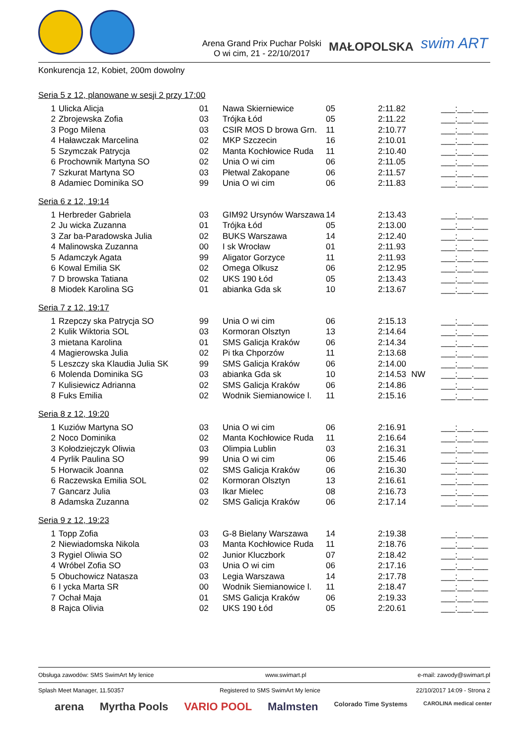Arena Grand Prix Puchar Polski
O wi cim, 21 - 22/10/2017
MAŁOPOLSKA swim ART
Konkurencja 12, Kobiet, 200m dowolny
Seria 5 z 12, planowane w sesji 2 przy 17:00
| 1 | Ulicka Alicja | 01 | Nawa Skierniewice | 05 | 2:11.82 | | ___:___.___ |
| 2 | Zbrojewska Zofia | 03 | Trójka Łód | 05 | 2:11.22 | | ___:___.___ |
| 3 | Pogo Milena | 03 | CSIR MOS D browa Grn. | 11 | 2:10.77 | | ___:___.___ |
| 4 | Haławczak Marcelina | 02 | MKP Szczecin | 16 | 2:10.01 | | ___:___.___ |
| 5 | Szymczak Patrycja | 02 | Manta Kochłowice Ruda | 11 | 2:10.40 | | ___:___.___ |
| 6 | Prochownik Martyna SO | 02 | Unia O wi cim | 06 | 2:11.05 | | ___:___.___ |
| 7 | Szkurat Martyna SO | 03 | Płetwal Zakopane | 06 | 2:11.57 | | ___:___.___ |
| 8 | Adamiec Dominika SO | 99 | Unia O wi cim | 06 | 2:11.83 | | ___:___.___ |
Seria 6 z 12, 19:14
| 1 | Herbreder Gabriela | 03 | GIM92 Ursynów Warszawa | 14 | 2:13.43 | | ___:___.___ |
| 2 | Ju wicka Zuzanna | 01 | Trójka Łód | 05 | 2:13.00 | | ___:___.___ |
| 3 | Zar ba-Paradowska Julia | 02 | BUKS Warszawa | 14 | 2:12.40 | | ___:___.___ |
| 4 | Malinowska Zuzanna | 00 | I sk Wrocław | 01 | 2:11.93 | | ___:___.___ |
| 5 | Adamczyk Agata | 99 | Aligator Gorzyce | 11 | 2:11.93 | | ___:___.___ |
| 6 | Kowal Emilia SK | 02 | Omega Olkusz | 06 | 2:12.95 | | ___:___.___ |
| 7 | D browska Tatiana | 02 | UKS 190 Łód | 05 | 2:13.43 | | ___:___.___ |
| 8 | Miodek Karolina SG | 01 | abianka Gda sk | 10 | 2:13.67 | | ___:___.___ |
Seria 7 z 12, 19:17
| 1 | Rzepczy ska Patrycja SO | 99 | Unia O wi cim | 06 | 2:15.13 | | ___:___.___ |
| 2 | Kulik Wiktoria SOL | 03 | Kormoran Olsztyn | 13 | 2:14.64 | | ___:___.___ |
| 3 | mietana Karolina | 01 | SMS Galicja Kraków | 06 | 2:14.34 | | ___:___.___ |
| 4 | Magierowska Julia | 02 | Pi tka Chporzów | 11 | 2:13.68 | | ___:___.___ |
| 5 | Leszczy ska Klaudia Julia SK | 99 | SMS Galicja Kraków | 06 | 2:14.00 | | ___:___.___ |
| 6 | Molenda Dominika SG | 03 | abianka Gda sk | 10 | 2:14.53 | NW | ___:___.___ |
| 7 | Kulisiewicz Adrianna | 02 | SMS Galicja Kraków | 06 | 2:14.86 | | ___:___.___ |
| 8 | Fuks Emilia | 02 | Wodnik Siemianowice l. | 11 | 2:15.16 | | ___:___.___ |
Seria 8 z 12, 19:20
| 1 | Kuziów Martyna SO | 03 | Unia O wi cim | 06 | 2:16.91 | | ___:___.___ |
| 2 | Noco Dominika | 02 | Manta Kochłowice Ruda | 11 | 2:16.64 | | ___:___.___ |
| 3 | Kołodziejczyk Oliwia | 03 | Olimpia Lublin | 03 | 2:16.31 | | ___:___.___ |
| 4 | Pyrlik Paulina SO | 99 | Unia O wi cim | 06 | 2:15.46 | | ___:___.___ |
| 5 | Horwacik Joanna | 02 | SMS Galicja Kraków | 06 | 2:16.30 | | ___:___.___ |
| 6 | Raczewska Emilia SOL | 02 | Kormoran Olsztyn | 13 | 2:16.61 | | ___:___.___ |
| 7 | Gancarz Julia | 03 | Ikar Mielec | 08 | 2:16.73 | | ___:___.___ |
| 8 | Adamska Zuzanna | 02 | SMS Galicja Kraków | 06 | 2:17.14 | | ___:___.___ |
Seria 9 z 12, 19:23
| 1 | Topp Zofia | 03 | G-8 Bielany Warszawa | 14 | 2:19.38 | | ___:___.___ |
| 2 | Niewiadomska Nikola | 03 | Manta Kochłowice Ruda | 11 | 2:18.76 | | ___:___.___ |
| 3 | Rygiel Oliwia SO | 02 | Junior Kluczbork | 07 | 2:18.42 | | ___:___.___ |
| 4 | Wróbel Zofia SO | 03 | Unia O wi cim | 06 | 2:17.16 | | ___:___.___ |
| 5 | Obuchowicz Natasza | 03 | Legia Warszawa | 14 | 2:17.78 | | ___:___.___ |
| 6 | I ycka Marta SR | 00 | Wodnik Siemianowice l. | 11 | 2:18.47 | | ___:___.___ |
| 7 | Ochał Maja | 01 | SMS Galicja Kraków | 06 | 2:19.33 | | ___:___.___ |
| 8 | Rajca Olivia | 02 | UKS 190 Łód | 05 | 2:20.61 | | ___:___.___ |
Obsługa zawodów: SMS SwimArt My lenice www.swimart.pl e-mail: zawody@swimart.pl
Splash Meet Manager, 11.50357 Registered to SMS SwimArt My lenice 22/10/2017 14:09 - Strona 2
arena Myrtha Pools VARIO POOL Malmsten Colorado Time Systems CAROLINA medical center